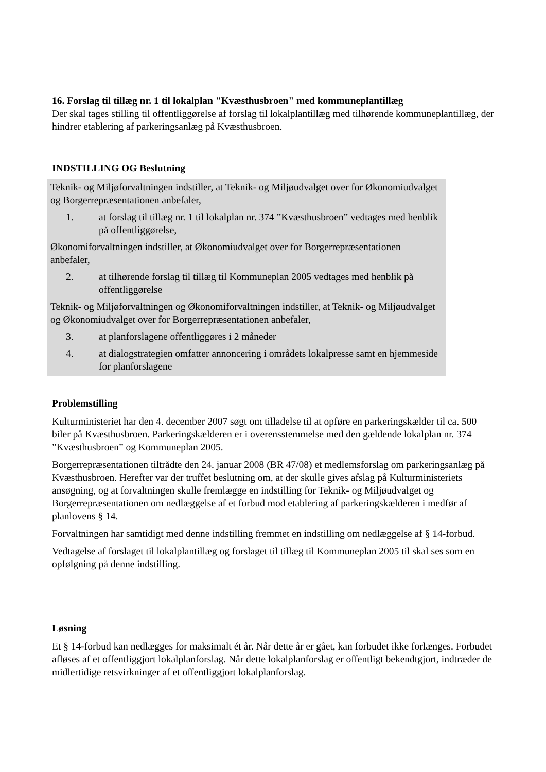16. Forslag til tillæg nr. 1 til lokalplan "Kvæsthusbroen" med kommuneplantillæg
Der skal tages stilling til offentliggørelse af forslag til lokalplantillæg med tilhørende kommuneplantillæg, der hindrer etablering af parkeringsanlæg på Kvæsthusbroen.
INDSTILLING OG Beslutning
Teknik- og Miljøforvaltningen indstiller, at Teknik- og Miljøudvalget over for Økonomiudvalget og Borgerrepræsentationen anbefaler,
1. at forslag til tillæg nr. 1 til lokalplan nr. 374 ”Kvæsthusbroen” vedtages med henblik på offentliggørelse,
Økonomiforvaltningen indstiller, at Økonomiudvalget over for Borgerrepræsentationen anbefaler,
2. at tilhørende forslag til tillæg til Kommuneplan 2005 vedtages med henblik på offentliggørelse
Teknik- og Miljøforvaltningen og Økonomiforvaltningen indstiller, at Teknik- og Miljøudvalget og Økonomiudvalget over for Borgerrepræsentationen anbefaler,
3. at planforslagene offentliggøres i 2 måneder
4. at dialogstrategien omfatter annoncering i områdets lokalpresse samt en hjemmeside for planforslagene
Problemstilling
Kulturministeriet har den 4. december 2007 søgt om tilladelse til at opføre en parkeringskælder til ca. 500 biler på Kvæsthusbroen. Parkeringskælderen er i overensstemmelse med den gældende lokalplan nr. 374 ”Kvæsthusbroen” og Kommuneplan 2005.
Borgerrepræsentationen tiltrådte den 24. januar 2008 (BR 47/08) et medlemsforslag om parkeringsanlæg på Kvæsthusbroen. Herefter var der truffet beslutning om, at der skulle gives afslag på Kulturministeriets ansøgning, og at forvaltningen skulle fremlægge en indstilling for Teknik- og Miljøudvalget og Borgerrepræsentationen om nedlæggelse af et forbud mod etablering af parkeringskælderen i medfør af planlovens § 14.
Forvaltningen har samtidigt med denne indstilling fremmet en indstilling om nedlæggelse af § 14-forbud.
Vedtagelse af forslaget til lokalplantillæg og forslaget til tillæg til Kommuneplan 2005 til skal ses som en opfølgning på denne indstilling.
Løsning
Et § 14-forbud kan nedlægges for maksimalt ét år. Når dette år er gået, kan forbudet ikke forlænges. Forbudet afløses af et offentliggjort lokalplanforslag. Når dette lokalplanforslag er offentligt bekendtgjort, indtræder de midlertidige retsvirkninger af et offentliggjort lokalplanforslag.